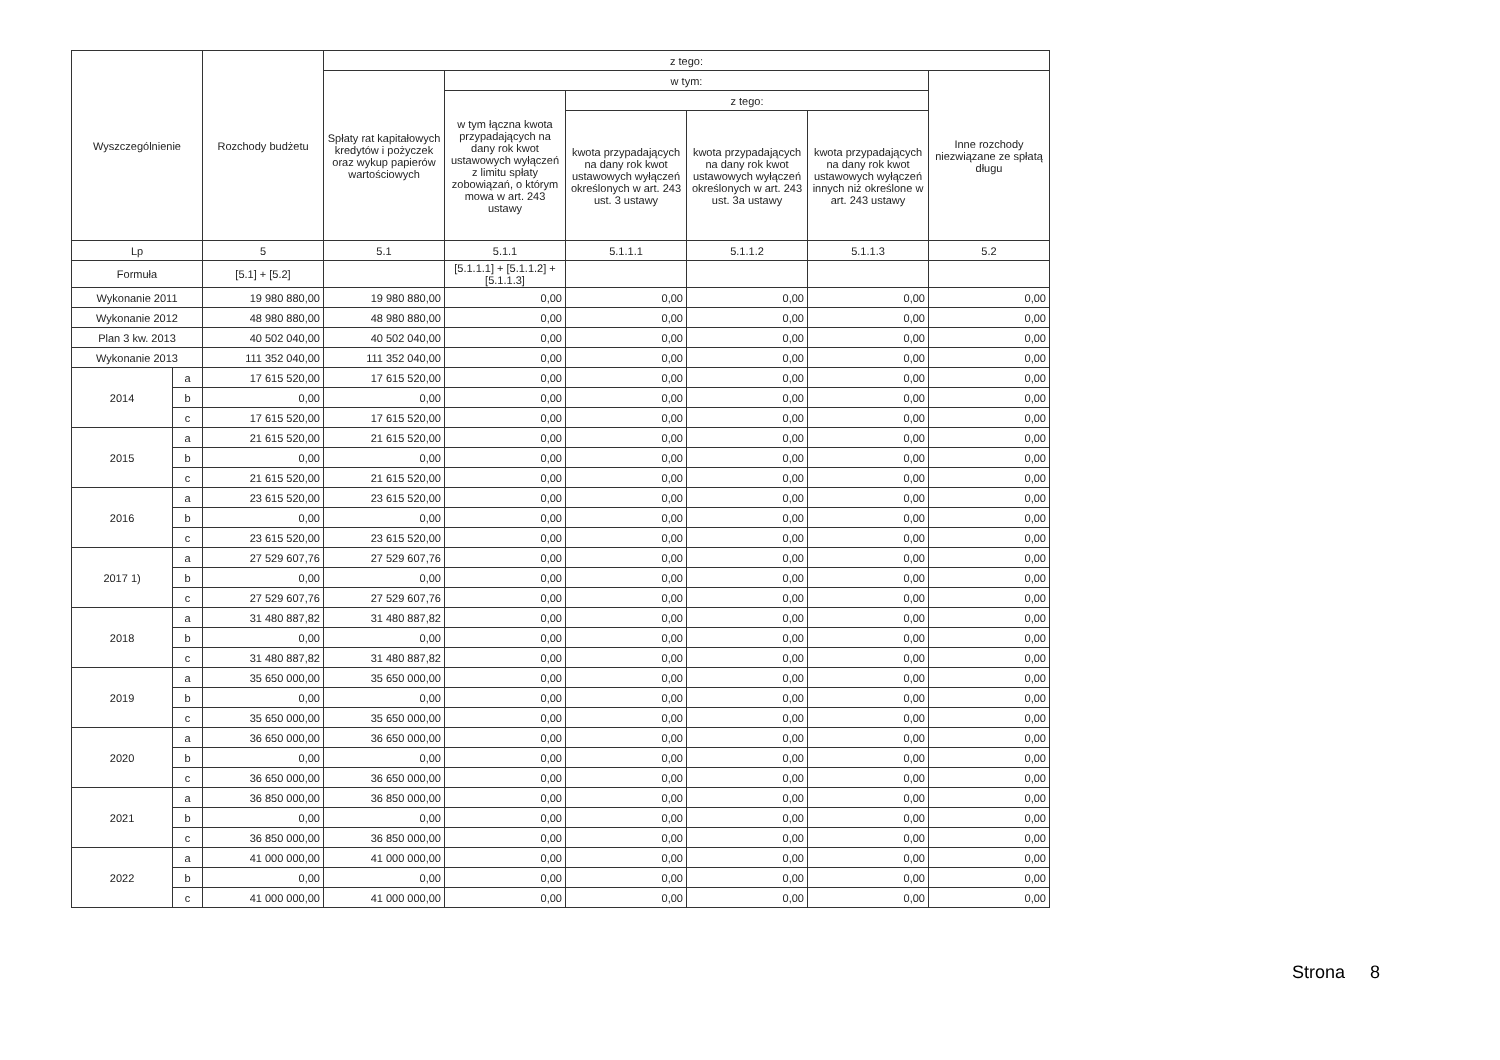| Wyszczególnienie | | Rozchody budżetu | z tego: | | | | | |
| --- | --- | --- | --- | --- | --- | --- | --- | --- |
| | | | Spłaty rat kapitałowych kredytów i pożyczek oraz wykup papierów wartościowych | w tym: | | | | Inne rozchody niezwiązane ze spłatą długu |
| | | | | w tym łączna kwota przypadających na dany rok kwot ustawowych wyłączeń z limitu spłaty zobowiązań, o którym mowa w art. 243 ustawy | z tego: | | | |
| | | | | | kwota przypadających na dany rok kwot ustawowych wyłączeń określonych w art. 243 ust. 3 ustawy | kwota przypadających na dany rok kwot ustawowych wyłączeń określonych w art. 243 ust. 3a ustawy | kwota przypadających na dany rok kwot ustawowych wyłączeń innych niż określone w art. 243 ustawy | |
| Lp | | 5 | 5.1 | 5.1.1 | 5.1.1.1 | 5.1.1.2 | 5.1.1.3 | 5.2 |
| Formuła | | [5.1] + [5.2] | | [5.1.1.1] + [5.1.1.2] + [5.1.1.3] | | | | |
| Wykonanie 2011 | | 19 980 880,00 | 19 980 880,00 | 0,00 | 0,00 | 0,00 | 0,00 | 0,00 |
| Wykonanie 2012 | | 48 980 880,00 | 48 980 880,00 | 0,00 | 0,00 | 0,00 | 0,00 | 0,00 |
| Plan 3 kw. 2013 | | 40 502 040,00 | 40 502 040,00 | 0,00 | 0,00 | 0,00 | 0,00 | 0,00 |
| Wykonanie 2013 | | 111 352 040,00 | 111 352 040,00 | 0,00 | 0,00 | 0,00 | 0,00 | 0,00 |
| 2014 | a | 17 615 520,00 | 17 615 520,00 | 0,00 | 0,00 | 0,00 | 0,00 | 0,00 |
| | b | 0,00 | 0,00 | 0,00 | 0,00 | 0,00 | 0,00 | 0,00 |
| | c | 17 615 520,00 | 17 615 520,00 | 0,00 | 0,00 | 0,00 | 0,00 | 0,00 |
| 2015 | a | 21 615 520,00 | 21 615 520,00 | 0,00 | 0,00 | 0,00 | 0,00 | 0,00 |
| | b | 0,00 | 0,00 | 0,00 | 0,00 | 0,00 | 0,00 | 0,00 |
| | c | 21 615 520,00 | 21 615 520,00 | 0,00 | 0,00 | 0,00 | 0,00 | 0,00 |
| 2016 | a | 23 615 520,00 | 23 615 520,00 | 0,00 | 0,00 | 0,00 | 0,00 | 0,00 |
| | b | 0,00 | 0,00 | 0,00 | 0,00 | 0,00 | 0,00 | 0,00 |
| | c | 23 615 520,00 | 23 615 520,00 | 0,00 | 0,00 | 0,00 | 0,00 | 0,00 |
| 2017 1) | a | 27 529 607,76 | 27 529 607,76 | 0,00 | 0,00 | 0,00 | 0,00 | 0,00 |
| | b | 0,00 | 0,00 | 0,00 | 0,00 | 0,00 | 0,00 | 0,00 |
| | c | 27 529 607,76 | 27 529 607,76 | 0,00 | 0,00 | 0,00 | 0,00 | 0,00 |
| 2018 | a | 31 480 887,82 | 31 480 887,82 | 0,00 | 0,00 | 0,00 | 0,00 | 0,00 |
| | b | 0,00 | 0,00 | 0,00 | 0,00 | 0,00 | 0,00 | 0,00 |
| | c | 31 480 887,82 | 31 480 887,82 | 0,00 | 0,00 | 0,00 | 0,00 | 0,00 |
| 2019 | a | 35 650 000,00 | 35 650 000,00 | 0,00 | 0,00 | 0,00 | 0,00 | 0,00 |
| | b | 0,00 | 0,00 | 0,00 | 0,00 | 0,00 | 0,00 | 0,00 |
| | c | 35 650 000,00 | 35 650 000,00 | 0,00 | 0,00 | 0,00 | 0,00 | 0,00 |
| 2020 | a | 36 650 000,00 | 36 650 000,00 | 0,00 | 0,00 | 0,00 | 0,00 | 0,00 |
| | b | 0,00 | 0,00 | 0,00 | 0,00 | 0,00 | 0,00 | 0,00 |
| | c | 36 650 000,00 | 36 650 000,00 | 0,00 | 0,00 | 0,00 | 0,00 | 0,00 |
| 2021 | a | 36 850 000,00 | 36 850 000,00 | 0,00 | 0,00 | 0,00 | 0,00 | 0,00 |
| | b | 0,00 | 0,00 | 0,00 | 0,00 | 0,00 | 0,00 | 0,00 |
| | c | 36 850 000,00 | 36 850 000,00 | 0,00 | 0,00 | 0,00 | 0,00 | 0,00 |
| 2022 | a | 41 000 000,00 | 41 000 000,00 | 0,00 | 0,00 | 0,00 | 0,00 | 0,00 |
| | b | 0,00 | 0,00 | 0,00 | 0,00 | 0,00 | 0,00 | 0,00 |
| | c | 41 000 000,00 | 41 000 000,00 | 0,00 | 0,00 | 0,00 | 0,00 | 0,00 |
Strona 8